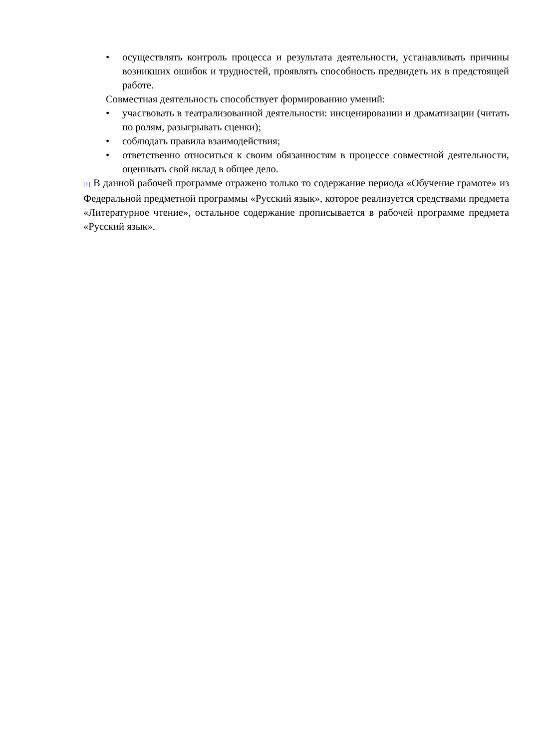• осуществлять контроль процесса и результата деятельности, устанавливать причины возникших ошибок и трудностей, проявлять способность предвидеть их в предстоящей работе.
Совместная деятельность способствует формированию умений:
• участвовать в театрализованной деятельности: инсценировании и драматизации (читать по ролям, разыгрывать сценки);
• соблюдать правила взаимодействия;
• ответственно относиться к своим обязанностям в процессе совместной деятельности, оценивать свой вклад в общее дело.
[1] В данной рабочей программе отражено только то содержание периода «Обучение грамоте» из Федеральной предметной программы «Русский язык», которое реализуется средствами предмета «Литературное чтение», остальное содержание прописывается в рабочей программе предмета «Русский язык».